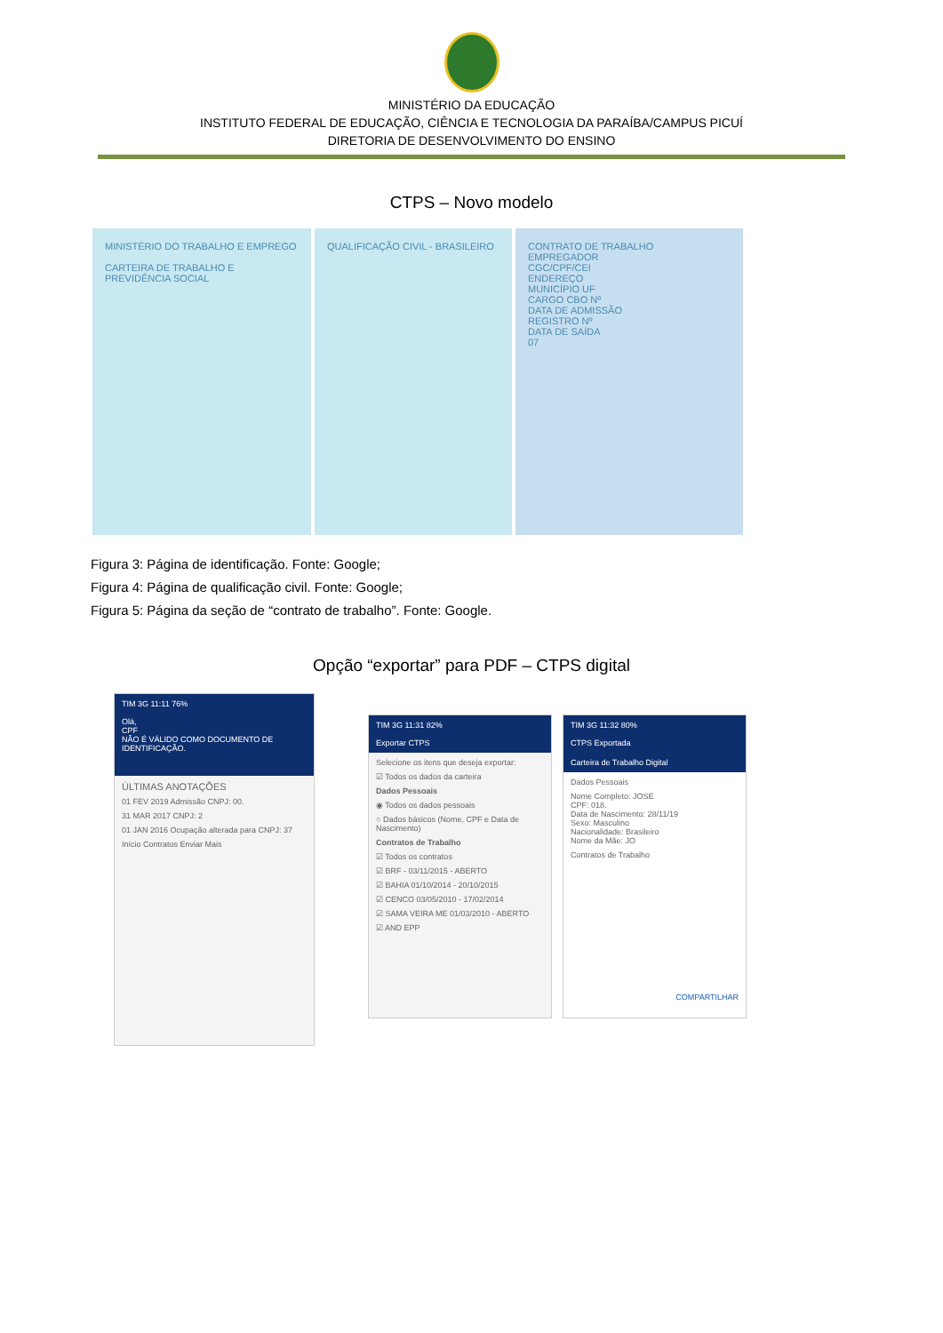MINISTÉRIO DA EDUCAÇÃO
INSTITUTO FEDERAL DE EDUCAÇÃO, CIÊNCIA E TECNOLOGIA DA PARAÍBA/CAMPUS PICUÍ
DIRETORIA DE DESENVOLVIMENTO DO ENSINO
CTPS – Novo modelo
MINISTÉRIO DO TRABALHO E EMPREGO
CARTEIRA DE TRABALHO E PREVIDÊNCIA SOCIAL
QUALIFICAÇÃO CIVIL - BRASILEIRO CONTRATO DE TRABALHO
EMPREGADOR
CGC/CPF/CEI
ENDEREÇO
MUNICÍPIO UF
CARGO CBO Nº
DATA DE ADMISSÃO
REGISTRO Nº
DATA DE SAÍDA
07
Figura 3: Página de identificação. Fonte: Google;
Figura 4: Página de qualificação civil. Fonte: Google;
Figura 5: Página da seção de “contrato de trabalho”. Fonte: Google.
Opção “exportar” para PDF – CTPS digital
TIM 3G 11:11 76%
Olá,
CPF
NÃO É VÁLIDO COMO DOCUMENTO DE IDENTIFICAÇÃO.
ÚLTIMAS ANOTAÇÕES
01 FEV 2019 Admissão CNPJ: 00.
31 MAR 2017 CNPJ: 2
01 JAN 2016 Ocupação alterada para CNPJ: 37
Início Contratos Enviar Mais
TIM 3G 11:31 82%
Exportar CTPS
Selecione os itens que deseja exportar:
☑ Todos os dados da carteira
Dados Pessoais
◉ Todos os dados pessoais
○ Dados básicos (Nome, CPF e Data de Nascimento)
Contratos de Trabalho
☑ Todos os contratos
☑ BRF - 03/11/2015 - ABERTO
☑ BAHIA 01/10/2014 - 20/10/2015
☑ CENCO 03/05/2010 - 17/02/2014
☑ SAMA VEIRA ME 01/03/2010 - ABERTO
☑ AND EPP
TIM 3G 11:32 80%
CTPS Exportada
Carteira de Trabalho Digital
Dados Pessoais
Nome Completo: JOSE
CPF: 018.
Data de Nascimento: 28/11/19
Sexo: Masculino
Nacionalidade: Brasileiro
Nome da Mãe: JO
Contratos de Trabalho
COMPARTILHAR